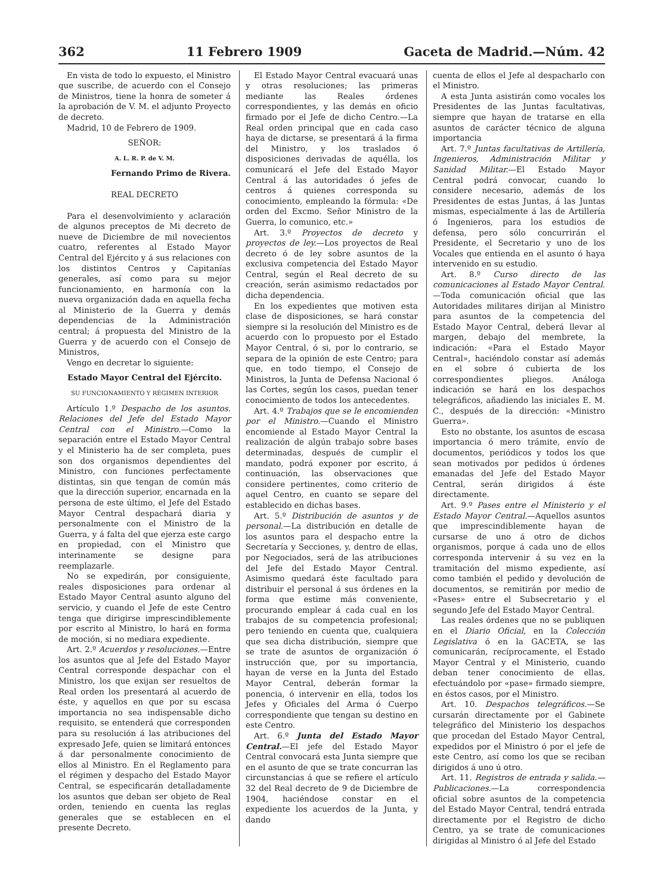362 11 Febrero 1909 Gaceta de Madrid.—Núm. 42
En vista de todo lo expuesto, el Ministro que suscribe, de acuerdo con el Consejo de Ministros, tiene la honra de someter á la aprobación de V. M. el adjunto Proyecto de decreto.
Madrid, 10 de Febrero de 1909.
SEÑOR:
A. L. R. P. de V. M.
Fernando Primo de Rivera.
REAL DECRETO
Para el desenvolvimiento y aclaración de algunos preceptos de Mi decreto de nueve de Diciembre de mil novecientos cuatro, referentes al Estado Mayor Central del Ejército y á sus relaciones con los distintos Centros y Capitanías generales, así como para su mejor funcionamiento, en harmonía con la nueva organización dada en aquella fecha al Ministerio de la Guerra y demás dependencias de la Administración central; á propuesta del Ministro de la Guerra y de acuerdo con el Consejo de Ministros,
Vengo en decretar lo siguiente:
Estado Mayor Central del Ejército.
SU FUNCIONAMIENTO Y RÉGIMEN INTERIOR
Artículo 1.º Despacho de los asuntos. Relaciones del Jefe del Estado Mayor Central con el Ministro.—Como la separación entre el Estado Mayor Central y el Ministerio ha de ser completa, pues son dos organismos dependientes del Ministro, con funciones perfectamente distintas, sin que tengan de común más que la dirección superior, encarnada en la persona de este último, el Jefe del Estado Mayor Central despachará diaria y personalmente con el Ministro de la Guerra, y á falta del que ejerza este cargo en propiedad, con el Ministro que interinamente se designe para reemplazarle.
No se expedirán, por consiguiente, reales disposiciones para ordenar al Estado Mayor Central asunto alguno del servicio, y cuando el Jefe de este Centro tenga que dirigirse imprescindiblemente por escrito al Ministro, lo hará en forma de moción, si no mediara expediente.
Art. 2.º Acuerdos y resoluciones.—Entre los asuntos que al Jefe del Estado Mayor Central corresponde despachar con el Ministro, los que exijan ser resueltos de Real orden los presentará al acuerdo de éste, y aquellos en que por su escasa importancia no sea indispensable dicho requisito, se entenderá que corresponden para su resolución á las atribuciones del expresado Jefe, quien se limitará entonces á dar personalmente conocimiento de ellos al Ministro. En el Reglamento para el régimen y despacho del Estado Mayor Central, se especificarán detalladamente los asuntos que deban ser objeto de Real orden, teniendo en cuenta las reglas generales que se establecen en el presente Decreto.
El Estado Mayor Central evacuará unas y otras resoluciones; las primeras mediante las Reales órdenes correspondientes, y las demás en oficio firmado por el Jefe de dicho Centro.—La Real orden principal que en cada caso haya de dictarse, se presentará á la firma del Ministro, y los traslados ó disposiciones derivadas de aquélla, los comunicará el Jefe del Estado Mayor Central á las autoridades ó jefes de centros á quienes corresponda su conocimiento, empleando la fórmula: «De orden del Excmo. Señor Ministro de la Guerra, lo comunico, etc.»
Art. 3.º Proyectos de decreto y proyectos de ley.—Los proyectos de Real decreto ó de ley sobre asuntos de la exclusiva competencia del Estado Mayor Central, según el Real decreto de su creación, serán asimismo redactados por dicha dependencia.
En los expedientes que motiven esta clase de disposiciones, se hará constar siempre si la resolución del Ministro es de acuerdo con lo propuesto por el Estado Mayor Central, ó si, por lo contrario, se separa de la opinión de este Centro; para que, en todo tiempo, el Consejo de Ministros, la Junta de Defensa Nacional ó las Cortes, según los casos, puedan tener conocimiento de todos los antecedentes.
Art. 4.º Trabajos que se le encomienden por el Ministro.—Cuando el Ministro encomiende al Estado Mayor Central la realización de algún trabajo sobre bases determinadas, después de cumplir el mandato, podrá exponer por escrito, á continuación, las observaciones que considere pertinentes, como criterio de aquel Centro, en cuanto se separe del establecido en dichas bases.
Art. 5.º Distribución de asuntos y de personal.—La distribución en detalle de los asuntos para el despacho entre la Secretaría y Secciones, y, dentro de ellas, por Negociados, será de las atribuciones del Jefe del Estado Mayor Central. Asimismo quedará éste facultado para distribuir el personal á sus órdenes en la forma que estime más conveniente, procurando emplear á cada cual en los trabajos de su competencia profesional; pero teniendo en cuenta que, cualquiera que sea dicha distribución, siempre que se trate de asuntos de organización ó instrucción que, por su importancia, hayan de verse en la Junta del Estado Mayor Central, deberán formar la ponencia, ó intervenir en ella, todos los Jefes y Oficiales del Arma ó Cuerpo correspondiente que tengan su destino en este Centro.
Art. 6.º Junta del Estado Mayor Central.—El jefe del Estado Mayor Central convocará esta Junta siempre que en el asunto de que se trate concurran las circunstancias á que se refiere el artículo 32 del Real decreto de 9 de Diciembre de 1904, haciéndose constar en el expediente los acuerdos de la Junta, y dando
cuenta de ellos el Jefe al despacharlo con el Ministro.
A esta Junta asistirán como vocales los Presidentes de las Juntas facultativas, siempre que hayan de tratarse en ella asuntos de carácter técnico de alguna importancia
Art. 7.º Juntas facultativas de Artillería, Ingenieros, Administración Militar y Sanidad Militar.—El Estado Mayor Central podrá convocar, cuando lo considere necesario, además de los Presidentes de estas Juntas, á las Juntas mismas, especialmente á las de Artillería ó Ingenieros, para los estudios de defensa, pero sólo concurrirán el Presidente, el Secretario y uno de los Vocales que entienda en el asunto ó haya intervenido en su estudio.
Art. 8.º Curso directo de las comunicaciones al Estado Mayor Central.—Toda comunicación oficial que las Autoridades militares dirijan al Ministro para asuntos de la competencia del Estado Mayor Central, deberá llevar al margen, debajo del membrete, la indicación: «Para el Estado Mayor Central», haciéndolo constar así además en el sobre ó cubierta de los correspondientes pliegos. Análoga indicación se hará en los despachos telegráficos, añadiendo las iniciales E. M. C., después de la dirección: «Ministro Guerra».
Esto no obstante, los asuntos de escasa importancia ó mero trámite, envío de documentos, periódicos y todos los que sean motivados por pedidos ú órdenes emanadas del Jefe del Estado Mayor Central, serán dirigidos á éste directamente.
Art. 9.º Pases entre el Ministerio y el Estado Mayor Central.—Aquellos asuntos que imprescindiblemente hayan de cursarse de uno á otro de dichos organismos, porque á cada uno de ellos corresponda intervenir á su vez en la tramitación del mismo expediente, así como también el pedido y devolución de documentos, se remitirán por medio de «Pases» entre el Subsecretario y el segundo Jefe del Estado Mayor Central.
Las reales órdenes que no se publiquen en el Diario Oficial, en la Colección Legislativa ó en la GACETA, se las comunicarán, recíprocamente, el Estado Mayor Central y el Ministerio, cuando deban tener conocimiento de ellas, efectuándolo por «pase» firmado siempre, en éstos casos, por el Ministro.
Art. 10. Despachos telegráficos.—Se cursarán directamente por el Gabinete telegráfico del Ministerio los despachos que procedan del Estado Mayor Central, expedidos por el Ministro ó por el jefe de este Centro, así como los que se reciban dirigidos á uno ú otro.
Art. 11. Registros de entrada y salida.—Publicaciones.—La correspondencia oficial sobre asuntos de la competencia del Estado Mayor Central, tendrá entrada directamente por el Registro de dicho Centro, ya se trate de comunicaciones dirigidas al Ministro ó al Jefe del Estado